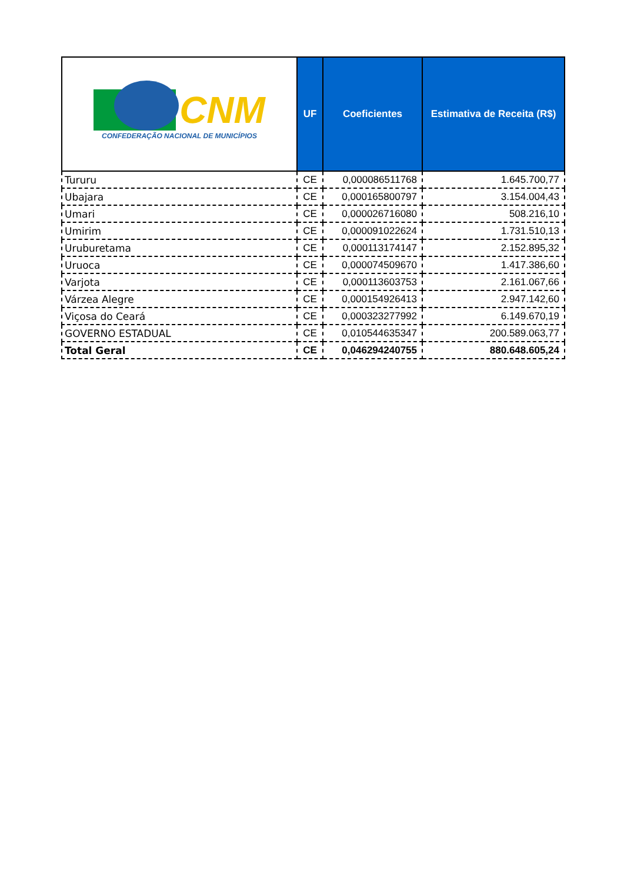| CNM CONFEDERAÇÃO NACIONAL DE MUNICÍPIOS | UF | Coeficientes | Estimativa de Receita (R$) |
| --- | --- | --- | --- |
| Tururu | CE | 0,000086511768 | 1.645.700,77 |
| Ubajara | CE | 0,000165800797 | 3.154.004,43 |
| Umari | CE | 0,000026716080 | 508.216,10 |
| Umirim | CE | 0,000091022624 | 1.731.510,13 |
| Uruburetama | CE | 0,000113174147 | 2.152.895,32 |
| Uruoca | CE | 0,000074509670 | 1.417.386,60 |
| Varjota | CE | 0,000113603753 | 2.161.067,66 |
| Várzea Alegre | CE | 0,000154926413 | 2.947.142,60 |
| Viçosa do Ceará | CE | 0,000323277992 | 6.149.670,19 |
| GOVERNO ESTADUAL | CE | 0,010544635347 | 200.589.063,77 |
| Total Geral | CE | 0,046294240755 | 880.648.605,24 |